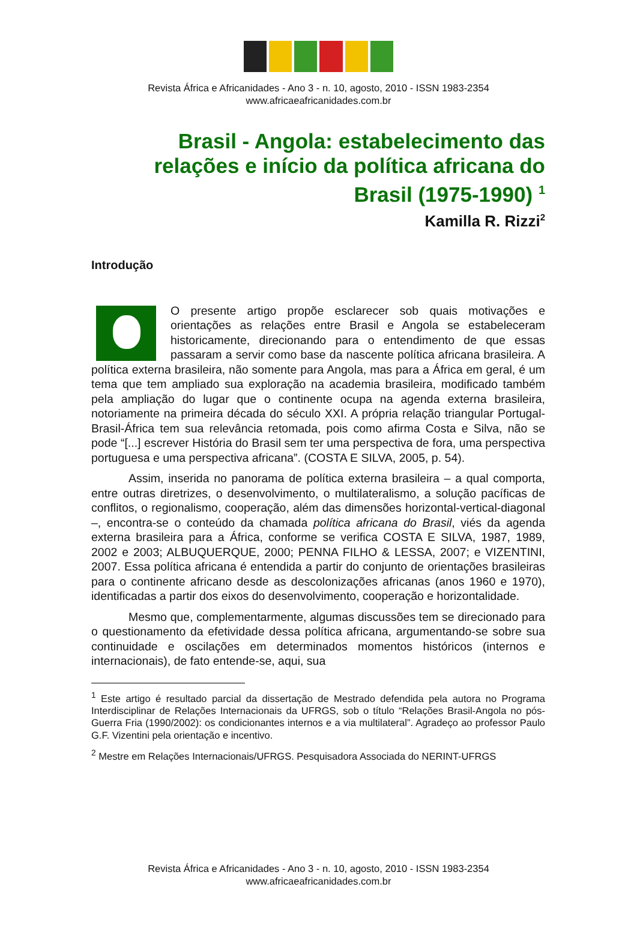Revista África e Africanidades - Ano 3 - n. 10, agosto, 2010 - ISSN 1983-2354
www.africaeafricanidades.com.br
Brasil - Angola: estabelecimento das relações e início da política africana do Brasil (1975-1990) <sup>1</sup>
Kamilla R. Rizzi<sup>2</sup>
Introdução
O presente artigo propõe esclarecer sob quais motivações e orientações as relações entre Brasil e Angola se estabeleceram historicamente, direcionando para o entendimento de que essas passaram a servir como base da nascente política africana brasileira. A política externa brasileira, não somente para Angola, mas para a África em geral, é um tema que tem ampliado sua exploração na academia brasileira, modificado também pela ampliação do lugar que o continente ocupa na agenda externa brasileira, notoriamente na primeira década do século XXI. A própria relação triangular Portugal-Brasil-África tem sua relevância retomada, pois como afirma Costa e Silva, não se pode “[...] escrever História do Brasil sem ter uma perspectiva de fora, uma perspectiva portuguesa e uma perspectiva africana”. (COSTA E SILVA, 2005, p. 54).
Assim, inserida no panorama de política externa brasileira – a qual comporta, entre outras diretrizes, o desenvolvimento, o multilateralismo, a solução pacíficas de conflitos, o regionalismo, cooperação, além das dimensões horizontal-vertical-diagonal –, encontra-se o conteúdo da chamada política africana do Brasil, viés da agenda externa brasileira para a África, conforme se verifica COSTA E SILVA, 1987, 1989, 2002 e 2003; ALBUQUERQUE, 2000; PENNA FILHO & LESSA, 2007; e VIZENTINI, 2007. Essa política africana é entendida a partir do conjunto de orientações brasileiras para o continente africano desde as descolonizações africanas (anos 1960 e 1970), identificadas a partir dos eixos do desenvolvimento, cooperação e horizontalidade.
Mesmo que, complementarmente, algumas discussões tem se direcionado para o questionamento da efetividade dessa política africana, argumentando-se sobre sua continuidade e oscilações em determinados momentos históricos (internos e internacionais), de fato entende-se, aqui, sua
<sup>1</sup> Este artigo é resultado parcial da dissertação de Mestrado defendida pela autora no Programa Interdisciplinar de Relações Internacionais da UFRGS, sob o título “Relações Brasil-Angola no pós-Guerra Fria (1990/2002): os condicionantes internos e a via multilateral”. Agradeço ao professor Paulo G.F. Vizentini pela orientação e incentivo.
<sup>2</sup> Mestre em Relações Internacionais/UFRGS. Pesquisadora Associada do NERINT-UFRGS
Revista África e Africanidades - Ano 3 - n. 10, agosto, 2010 - ISSN 1983-2354
www.africaeafricanidades.com.br